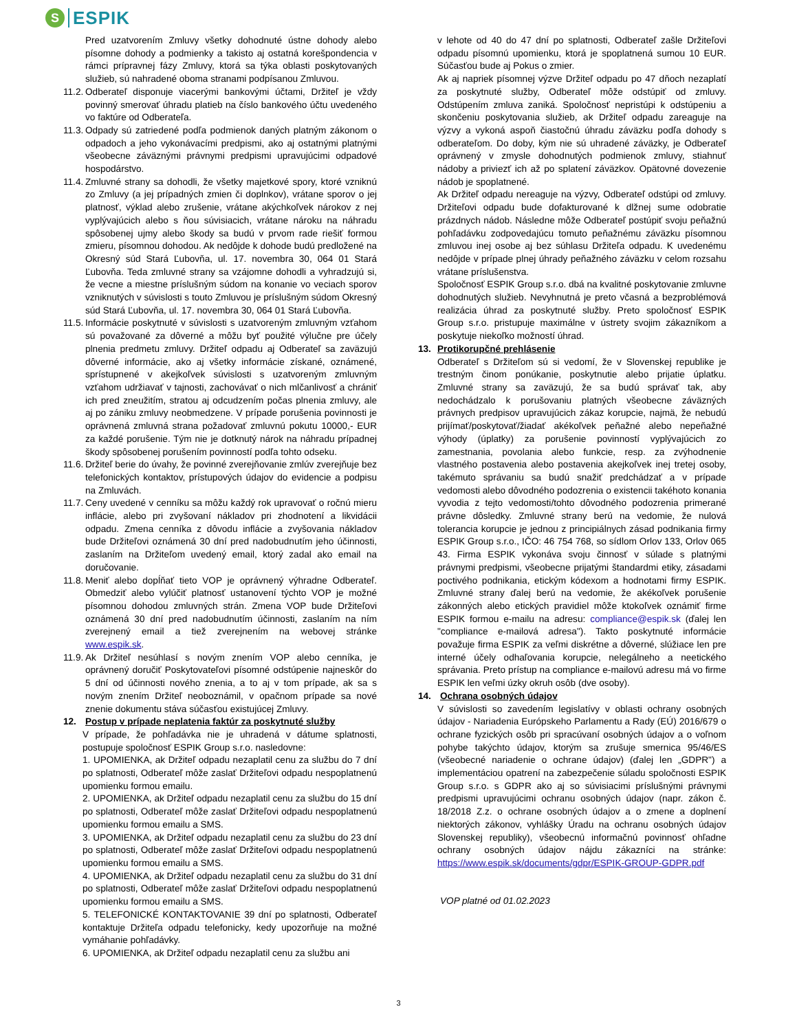S
ESPIK
Pred uzatvorením Zmluvy všetky dohodnuté ústne dohody alebo písomne dohody a podmienky a takisto aj ostatná korešpondencia v rámci prípravnej fázy Zmluvy, ktorá sa týka oblasti poskytovaných služieb, sú nahradené oboma stranami podpísanou Zmluvou.
11.2.
Odberateľ disponuje viacerými bankovými účtami, Držiteľ je vždy povinný smerovať úhradu platieb na číslo bankového účtu uvedeného vo faktúre od Odberateľa.
11.3.
Odpady sú zatriedené podľa podmienok daných platným zákonom o odpadoch a jeho vykonávacími predpismi, ako aj ostatnými platnými všeobecne záväznými právnymi predpismi upravujúcimi odpadové hospodárstvo.
11.4.
Zmluvné strany sa dohodli, že všetky majetkové spory, ktoré vzniknú zo Zmluvy (a jej prípadných zmien či doplnkov), vrátane sporov o jej platnosť, výklad alebo zrušenie, vrátane akýchkoľvek nárokov z nej vyplývajúcich alebo s ňou súvisiacich, vrátane nároku na náhradu spôsobenej ujmy alebo škody sa budú v prvom rade riešiť formou zmieru, písomnou dohodou. Ak nedôjde k dohode budú predložené na Okresný súd Stará Ľubovňa, ul. 17. novembra 30, 064 01 Stará Ľubovňa. Teda zmluvné strany sa vzájomne dohodli a vyhradzujú si, že vecne a miestne príslušným súdom na konanie vo veciach sporov vzniknutých v súvislosti s touto Zmluvou je príslušným súdom Okresný súd Stará Ľubovňa, ul. 17. novembra 30, 064 01 Stará Ľubovňa.
11.5.
Informácie poskytnuté v súvislosti s uzatvoreným zmluvným vzťahom sú považované za dôverné a môžu byť použité výlučne pre účely plnenia predmetu zmluvy. Držiteľ odpadu aj Odberateľ sa zaväzujú dôverné informácie, ako aj všetky informácie získané, oznámené, sprístupnené v akejkoľvek súvislosti s uzatvoreným zmluvným vzťahom udržiavať v tajnosti, zachovávať o nich mlčanlivosť a chrániť ich pred zneužitím, stratou aj odcudzením počas plnenia zmluvy, ale aj po zániku zmluvy neobmedzene. V prípade porušenia povinnosti je oprávnená zmluvná strana požadovať zmluvnú pokutu 10000,- EUR za každé porušenie. Tým nie je dotknutý nárok na náhradu prípadnej škody spôsobenej porušením povinností podľa tohto odseku.
11.6.
Držiteľ berie do úvahy, že povinné zverejňovanie zmlúv zverejňuje bez telefonických kontaktov, prístupových údajov do evidencie a podpisu na Zmluvách.
11.7.
Ceny uvedené v cenníku sa môžu každý rok upravovať o ročnú mieru inflácie, alebo pri zvyšovaní nákladov pri zhodnotení a likvidácii odpadu. Zmena cenníka z dôvodu inflácie a zvyšovania nákladov bude Držiteľovi oznámená 30 dní pred nadobudnutím jeho účinnosti, zaslaním na Držiteľom uvedený email, ktorý zadal ako email na doručovanie.
11.8.
Meniť alebo dopĺňať tieto VOP je oprávnený výhradne Odberateľ. Obmedziť alebo vylúčiť platnosť ustanovení týchto VOP je možné písomnou dohodou zmluvných strán. Zmena VOP bude Držiteľovi oznámená 30 dní pred nadobudnutím účinnosti, zaslaním na ním zverejnený email a tiež zverejnením na webovej stránke www.espik.sk.
11.9.
Ak Držiteľ nesúhlasí s novým znením VOP alebo cenníka, je oprávnený doručiť Poskytovateľovi písomné odstúpenie najneskôr do 5 dní od účinnosti nového znenia, a to aj v tom prípade, ak sa s novým znením Držiteľ neoboznámil, v opačnom prípade sa nové znenie dokumentu stáva súčasťou existujúcej Zmluvy.
12. Postup v prípade neplatenia faktúr za poskytnuté služby
V prípade, že pohľadávka nie je uhradená v dátume splatnosti, postupuje spoločnosť ESPIK Group s.r.o. nasledovne:
1. UPOMIENKA, ak Držiteľ odpadu nezaplatil cenu za službu do 7 dní po splatnosti, Odberateľ môže zaslať Držiteľovi odpadu nespoplatnenú upomienku formou emailu.
2. UPOMIENKA, ak Držiteľ odpadu nezaplatil cenu za službu do 15 dní po splatnosti, Odberateľ môže zaslať Držiteľovi odpadu nespoplatnenú upomienku formou emailu a SMS.
3. UPOMIENKA, ak Držiteľ odpadu nezaplatil cenu za službu do 23 dní po splatnosti, Odberateľ môže zaslať Držiteľovi odpadu nespoplatnenú upomienku formou emailu a SMS.
4. UPOMIENKA, ak Držiteľ odpadu nezaplatil cenu za službu do 31 dní po splatnosti, Odberateľ môže zaslať Držiteľovi odpadu nespoplatnenú upomienku formou emailu a SMS.
5. TELEFONICKÉ KONTAKTOVANIE 39 dní po splatnosti, Odberateľ kontaktuje Držiteľa odpadu telefonicky, kedy upozorňuje na možné vymáhanie pohľadávky.
6. UPOMIENKA, ak Držiteľ odpadu nezaplatil cenu za službu ani
v lehote od 40 do 47 dní po splatnosti, Odberateľ zašle Držiteľovi odpadu písomnú upomienku, ktorá je spoplatnená sumou 10 EUR. Súčasťou bude aj Pokus o zmier.
Ak aj napriek písomnej výzve Držiteľ odpadu po 47 dňoch nezaplatí za poskytnuté služby, Odberateľ môže odstúpiť od zmluvy. Odstúpením zmluva zaniká. Spoločnosť nepristúpi k odstúpeniu a skončeniu poskytovania služieb, ak Držiteľ odpadu zareaguje na výzvy a vykoná aspoň čiastočnú úhradu záväzku podľa dohody s odberateľom. Do doby, kým nie sú uhradené záväzky, je Odberateľ oprávnený v zmysle dohodnutých podmienok zmluvy, stiahnuť nádoby a priviezť ich až po splatení záväzkov. Opätovné dovezenie nádob je spoplatnené.
Ak Držiteľ odpadu nereaguje na výzvy, Odberateľ odstúpi od zmluvy. Držiteľovi odpadu bude dofakturované k dlžnej sume odobratie prázdnych nádob. Následne môže Odberateľ postúpiť svoju peňažnú pohľadávku zodpovedajúcu tomuto peňažnému záväzku písomnou zmluvou inej osobe aj bez súhlasu Držiteľa odpadu. K uvedenému nedôjde v prípade plnej úhrady peňažného záväzku v celom rozsahu vrátane príslušenstva.
Spoločnosť ESPIK Group s.r.o. dbá na kvalitné poskytovanie zmluvne dohodnutých služieb. Nevyhnutná je preto včasná a bezproblémová realizácia úhrad za poskytnuté služby. Preto spoločnosť ESPIK Group s.r.o. pristupuje maximálne v ústrety svojim zákazníkom a poskytuje niekoľko možností úhrad.
13. Protikorupčné prehlásenie
Odberateľ s Držiteľom sú si vedomí, že v Slovenskej republike je trestným činom ponúkanie, poskytnutie alebo prijatie úplatku. Zmluvné strany sa zaväzujú, že sa budú správať tak, aby nedochádzalo k porušovaniu platných všeobecne záväzných právnych predpisov upravujúcich zákaz korupcie, najmä, že nebudú prijímať/poskytovať/žiadať akékoľvek peňažné alebo nepeňažné výhody (úplatky) za porušenie povinností vyplývajúcich zo zamestnania, povolania alebo funkcie, resp. za zvýhodnenie vlastného postavenia alebo postavenia akejkoľvek inej tretej osoby, takémuto správaniu sa budú snažiť predchádzať a v prípade vedomosti alebo dôvodného podozrenia o existencii takéhoto konania vyvodia z tejto vedomosti/tohto dôvodného podozrenia primerané právne dôsledky. Zmluvné strany berú na vedomie, že nulová tolerancia korupcie je jednou z principiálnych zásad podnikania firmy ESPIK Group s.r.o., IČO: 46 754 768, so sídlom Orlov 133, Orlov 065 43. Firma ESPIK vykonáva svoju činnosť v súlade s platnými právnymi predpismi, všeobecne prijatými štandardmi etiky, zásadami poctivého podnikania, etickým kódexom a hodnotami firmy ESPIK. Zmluvné strany ďalej berú na vedomie, že akékoľvek porušenie zákonných alebo etických pravidiel môže ktokoľvek oznámiť firme ESPIK formou e-mailu na adresu: compliance@espik.sk (ďalej len "compliance e-mailová adresa"). Takto poskytnuté informácie považuje firma ESPIK za veľmi diskrétne a dôverné, slúžiace len pre interné účely odhaľovania korupcie, nelegálneho a neetického správania. Preto prístup na compliance e-mailovú adresu má vo firme ESPIK len veľmi úzky okruh osôb (dve osoby).
14. Ochrana osobných údajov
V súvislosti so zavedením legislatívy v oblasti ochrany osobných údajov - Nariadenia Európskeho Parlamentu a Rady (EÚ) 2016/679 o ochrane fyzických osôb pri spracúvaní osobných údajov a o voľnom pohybe takýchto údajov, ktorým sa zrušuje smernica 95/46/ES (všeobecné nariadenie o ochrane údajov) (ďalej len „GDPR") a implementáciou opatrení na zabezpečenie súladu spoločnosti ESPIK Group s.r.o. s GDPR ako aj so súvisiacimi príslušnými právnymi predpismi upravujúcimi ochranu osobných údajov (napr. zákon č. 18/2018 Z.z. o ochrane osobných údajov a o zmene a doplnení niektorých zákonov, vyhlášky Úradu na ochranu osobných údajov Slovenskej republiky), všeobecnú informačnú povinnosť ohľadne ochrany osobných údajov nájdu zákazníci na stránke: https://www.espik.sk/documents/gdpr/ESPIK-GROUP-GDPR.pdf
VOP platné od 01.02.2023
3